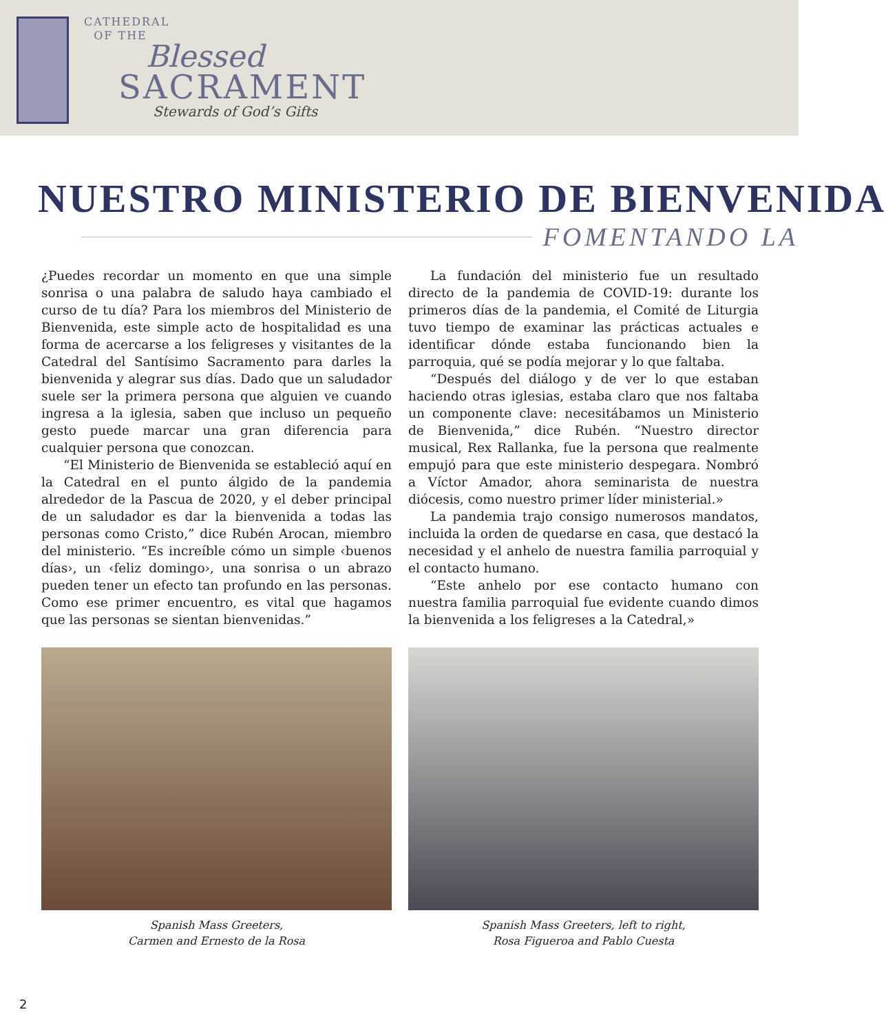CATHEDRAL
OF THE
Blessed
SACRAMENT
Stewards of God’s Gifts
NUESTRO MINISTERIO DE BIENVENIDA
FOMENTANDO LA
¿Puedes recordar un momento en que una simple sonrisa o una palabra de saludo haya cambiado el curso de tu día? Para los miembros del Ministerio de Bienvenida, este simple acto de hospitalidad es una forma de acercarse a los feligreses y visitantes de la Catedral del Santísimo Sacramento para darles la bienvenida y alegrar sus días. Dado que un saludador suele ser la primera persona que alguien ve cuando ingresa a la iglesia, saben que incluso un pequeño gesto puede marcar una gran diferencia para cualquier persona que conozcan.
“El Ministerio de Bienvenida se estableció aquí en la Catedral en el punto álgido de la pandemia alrededor de la Pascua de 2020, y el deber principal de un saludador es dar la bienvenida a todas las personas como Cristo,” dice Rubén Arocan, miembro del ministerio. “Es increíble cómo un simple ‹buenos días›, un ‹feliz domingo›, una sonrisa o un abrazo pueden tener un efecto tan profundo en las personas. Como ese primer encuentro, es vital que hagamos que las personas se sientan bienvenidas.”
La fundación del ministerio fue un resultado directo de la pandemia de COVID-19: durante los primeros días de la pandemia, el Comité de Liturgia tuvo tiempo de examinar las prácticas actuales e identificar dónde estaba funcionando bien la parroquia, qué se podía mejorar y lo que faltaba.
“Después del diálogo y de ver lo que estaban haciendo otras iglesias, estaba claro que nos faltaba un componente clave: necesitábamos un Ministerio de Bienvenida,” dice Rubén. “Nuestro director musical, Rex Rallanka, fue la persona que realmente empujó para que este ministerio despegara. Nombró a Víctor Amador, ahora seminarista de nuestra diócesis, como nuestro primer líder ministerial.»
La pandemia trajo consigo numerosos mandatos, incluida la orden de quedarse en casa, que destacó la necesidad y el anhelo de nuestra familia parroquial y el contacto humano.
“Este anhelo por ese contacto humano con nuestra familia parroquial fue evidente cuando dimos la bienvenida a los feligreses a la Catedral,»
Spanish Mass Greeters,
Carmen and Ernesto de la Rosa
Spanish Mass Greeters, left to right,
Rosa Figueroa and Pablo Cuesta
2